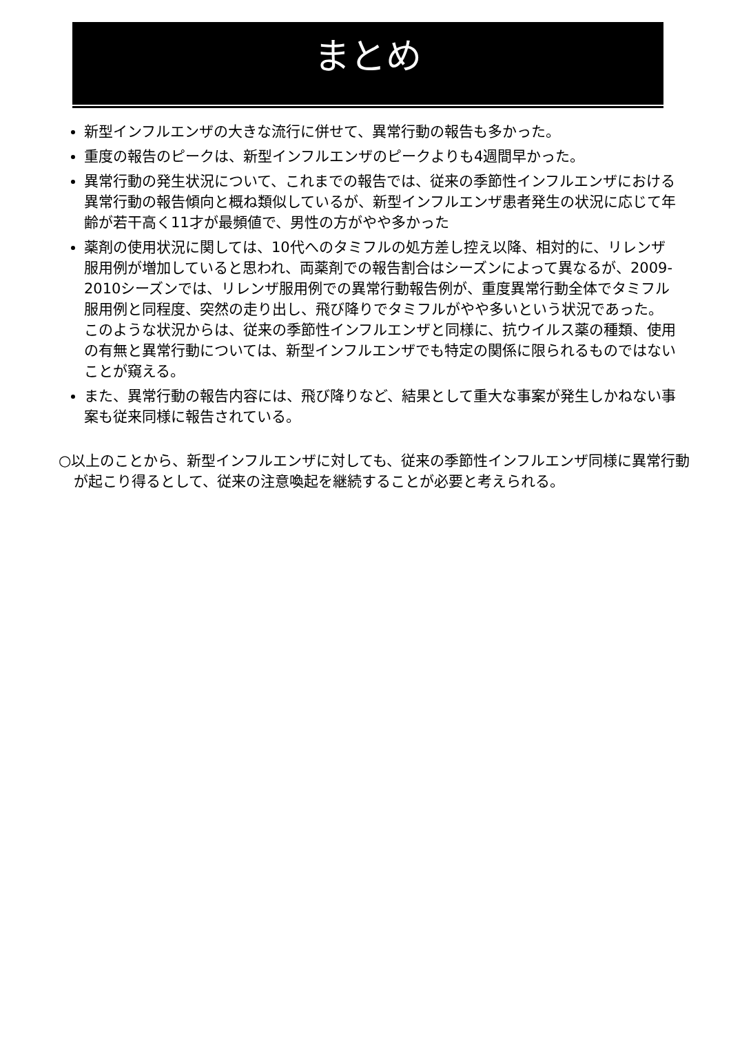まとめ
新型インフルエンザの大きな流行に併せて、異常行動の報告も多かった。
重度の報告のピークは、新型インフルエンザのピークよりも4週間早かった。
異常行動の発生状況について、これまでの報告では、従来の季節性インフルエンザにおける異常行動の報告傾向と概ね類似しているが、新型インフルエンザ患者発生の状況に応じて年齢が若干高く11才が最頻値で、男性の方がやや多かった
薬剤の使用状況に関しては、10代へのタミフルの処方差し控え以降、相対的に、リレンザ服用例が増加していると思われ、両薬剤での報告割合はシーズンによって異なるが、2009-2010シーズンでは、リレンザ服用例での異常行動報告例が、重度異常行動全体でタミフル服用例と同程度、突然の走り出し、飛び降りでタミフルがやや多いという状況であった。このような状況からは、従来の季節性インフルエンザと同様に、抗ウイルス薬の種類、使用の有無と異常行動については、新型インフルエンザでも特定の関係に限られるものではないことが窺える。
また、異常行動の報告内容には、飛び降りなど、結果として重大な事案が発生しかねない事案も従来同様に報告されている。
○以上のことから、新型インフルエンザに対しても、従来の季節性インフルエンザ同様に異常行動が起こり得るとして、従来の注意喚起を継続することが必要と考えられる。